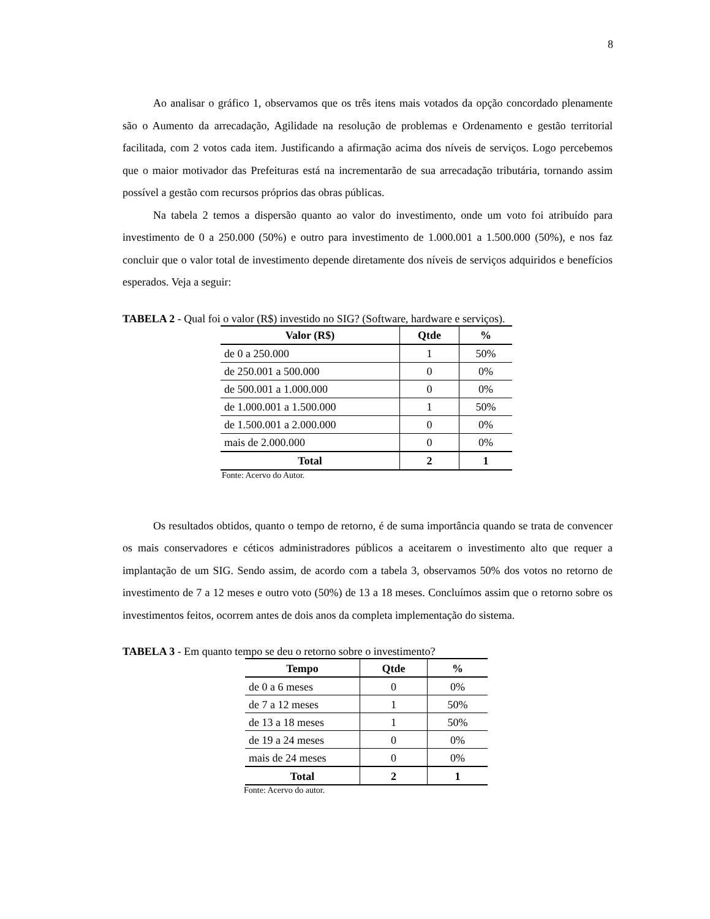8
Ao analisar o gráfico 1, observamos que os três itens mais votados da opção concordado plenamente são o Aumento da arrecadação, Agilidade na resolução de problemas e Ordenamento e gestão territorial facilitada, com 2 votos cada item. Justificando a afirmação acima dos níveis de serviços. Logo percebemos que o maior motivador das Prefeituras está na incrementarão de sua arrecadação tributária, tornando assim possível a gestão com recursos próprios das obras públicas.
Na tabela 2 temos a dispersão quanto ao valor do investimento, onde um voto foi atribuído para investimento de 0 a 250.000 (50%) e outro para investimento de 1.000.001 a 1.500.000 (50%), e nos faz concluir que o valor total de investimento depende diretamente dos níveis de serviços adquiridos e benefícios esperados. Veja a seguir:
TABELA 2 - Qual foi o valor (R$) investido no SIG? (Software, hardware e serviços).
| Valor (R$) | Qtde | % |
| --- | --- | --- |
| de 0 a 250.000 | 1 | 50% |
| de 250.001 a 500.000 | 0 | 0% |
| de 500.001 a 1.000.000 | 0 | 0% |
| de 1.000.001 a 1.500.000 | 1 | 50% |
| de 1.500.001 a 2.000.000 | 0 | 0% |
| mais de 2.000.000 | 0 | 0% |
| Total | 2 | 1 |
Fonte: Acervo do Autor.
Os resultados obtidos, quanto o tempo de retorno, é de suma importância quando se trata de convencer os mais conservadores e céticos administradores públicos a aceitarem o investimento alto que requer a implantação de um SIG. Sendo assim, de acordo com a tabela 3, observamos 50% dos votos no retorno de investimento de 7 a 12 meses e outro voto (50%) de 13 a 18 meses. Concluímos assim que o retorno sobre os investimentos feitos, ocorrem antes de dois anos da completa implementação do sistema.
TABELA 3 - Em quanto tempo se deu o retorno sobre o investimento?
| Tempo | Qtde | % |
| --- | --- | --- |
| de 0 a 6 meses | 0 | 0% |
| de 7 a 12 meses | 1 | 50% |
| de 13 a 18 meses | 1 | 50% |
| de 19 a 24 meses | 0 | 0% |
| mais de 24 meses | 0 | 0% |
| Total | 2 | 1 |
Fonte: Acervo do autor.